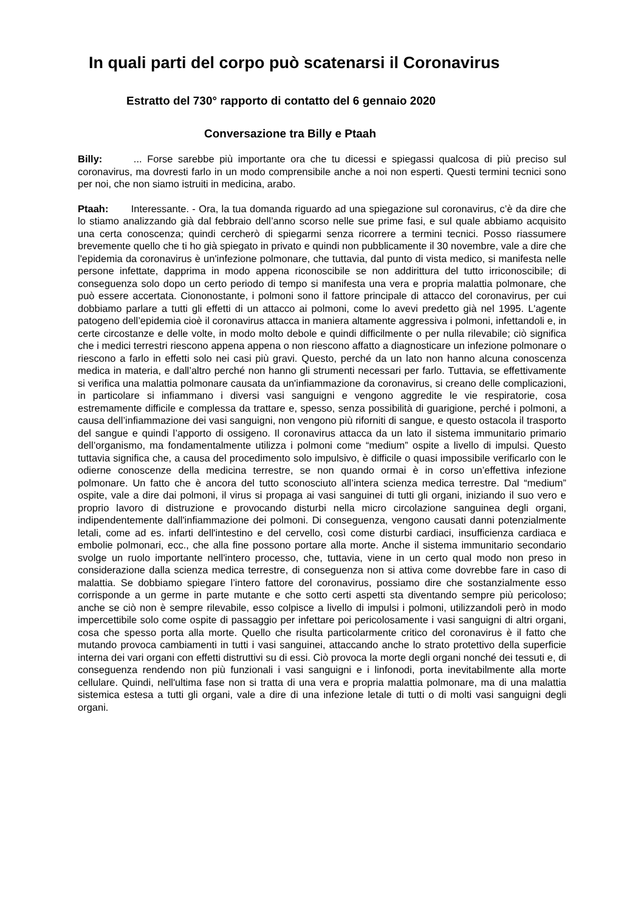In quali parti del corpo può scatenarsi il Coronavirus
Estratto del 730° rapporto di contatto del 6 gennaio 2020
Conversazione tra Billy e Ptaah
Billy: ... Forse sarebbe più importante ora che tu dicessi e spiegassi qualcosa di più preciso sul coronavirus, ma dovresti farlo in un modo comprensibile anche a noi non esperti. Questi termini tecnici sono per noi, che non siamo istruiti in medicina, arabo.
Ptaah: Interessante. - Ora, la tua domanda riguardo ad una spiegazione sul coronavirus, c’è da dire che lo stiamo analizzando già dal febbraio dell’anno scorso nelle sue prime fasi, e sul quale abbiamo acquisito una certa conoscenza; quindi cercherò di spiegarmi senza ricorrere a termini tecnici. Posso riassumere brevemente quello che ti ho già spiegato in privato e quindi non pubblicamente il 30 novembre, vale a dire che l'epidemia da coronavirus è un'infezione polmonare, che tuttavia, dal punto di vista medico, si manifesta nelle persone infettate, dapprima in modo appena riconoscibile se non addirittura del tutto irriconoscibile; di conseguenza solo dopo un certo periodo di tempo si manifesta una vera e propria malattia polmonare, che può essere accertata. Ciononostante, i polmoni sono il fattore principale di attacco del coronavirus, per cui dobbiamo parlare a tutti gli effetti di un attacco ai polmoni, come lo avevi predetto già nel 1995. L'agente patogeno dell’epidemia cioè il coronavirus attacca in maniera altamente aggressiva i polmoni, infettandoli e, in certe circostanze e delle volte, in modo molto debole e quindi difficilmente o per nulla rilevabile; ciò significa che i medici terrestri riescono appena appena o non riescono affatto a diagnosticare un infezione polmonare o riescono a farlo in effetti solo nei casi più gravi. Questo, perché da un lato non hanno alcuna conoscenza medica in materia, e dall’altro perché non hanno gli strumenti necessari per farlo. Tuttavia, se effettivamente si verifica una malattia polmonare causata da un'infiammazione da coronavirus, si creano delle complicazioni, in particolare si infiammano i diversi vasi sanguigni e vengono aggredite le vie respiratorie, cosa estremamente difficile e complessa da trattare e, spesso, senza possibilità di guarigione, perché i polmoni, a causa dell’infiammazione dei vasi sanguigni, non vengono più riforniti di sangue, e questo ostacola il trasporto del sangue e quindi l’apporto di ossigeno. Il coronavirus attacca da un lato il sistema immunitario primario dell’organismo, ma fondamentalmente utilizza i polmoni come “medium” ospite a livello di impulsi. Questo tuttavia significa che, a causa del procedimento solo impulsivo, è difficile o quasi impossibile verificarlo con le odierne conoscenze della medicina terrestre, se non quando ormai è in corso un’effettiva infezione polmonare. Un fatto che è ancora del tutto sconosciuto all’intera scienza medica terrestre. Dal “medium” ospite, vale a dire dai polmoni, il virus si propaga ai vasi sanguinei di tutti gli organi, iniziando il suo vero e proprio lavoro di distruzione e provocando disturbi nella micro circolazione sanguinea degli organi, indipendentemente dall'infiammazione dei polmoni. Di conseguenza, vengono causati danni potenzialmente letali, come ad es. infarti dell'intestino e del cervello, così come disturbi cardiaci, insufficienza cardiaca e embolie polmonari, ecc., che alla fine possono portare alla morte. Anche il sistema immunitario secondario svolge un ruolo importante nell'intero processo, che, tuttavia, viene in un certo qual modo non preso in considerazione dalla scienza medica terrestre, di conseguenza non si attiva come dovrebbe fare in caso di malattia. Se dobbiamo spiegare l’intero fattore del coronavirus, possiamo dire che sostanzialmente esso corrisponde a un germe in parte mutante e che sotto certi aspetti sta diventando sempre più pericoloso; anche se ciò non è sempre rilevabile, esso colpisce a livello di impulsi i polmoni, utilizzandoli però in modo impercettibile solo come ospite di passaggio per infettare poi pericolosamente i vasi sanguigni di altri organi, cosa che spesso porta alla morte. Quello che risulta particolarmente critico del coronavirus è il fatto che mutando provoca cambiamenti in tutti i vasi sanguinei, attaccando anche lo strato protettivo della superficie interna dei vari organi con effetti distruttivi su di essi. Ciò provoca la morte degli organi nonché dei tessuti e, di conseguenza rendendo non più funzionali i vasi sanguigni e i linfonodi, porta inevitabilmente alla morte cellulare. Quindi, nell'ultima fase non si tratta di una vera e propria malattia polmonare, ma di una malattia sistemica estesa a tutti gli organi, vale a dire di una infezione letale di tutti o di molti vasi sanguigni degli organi.